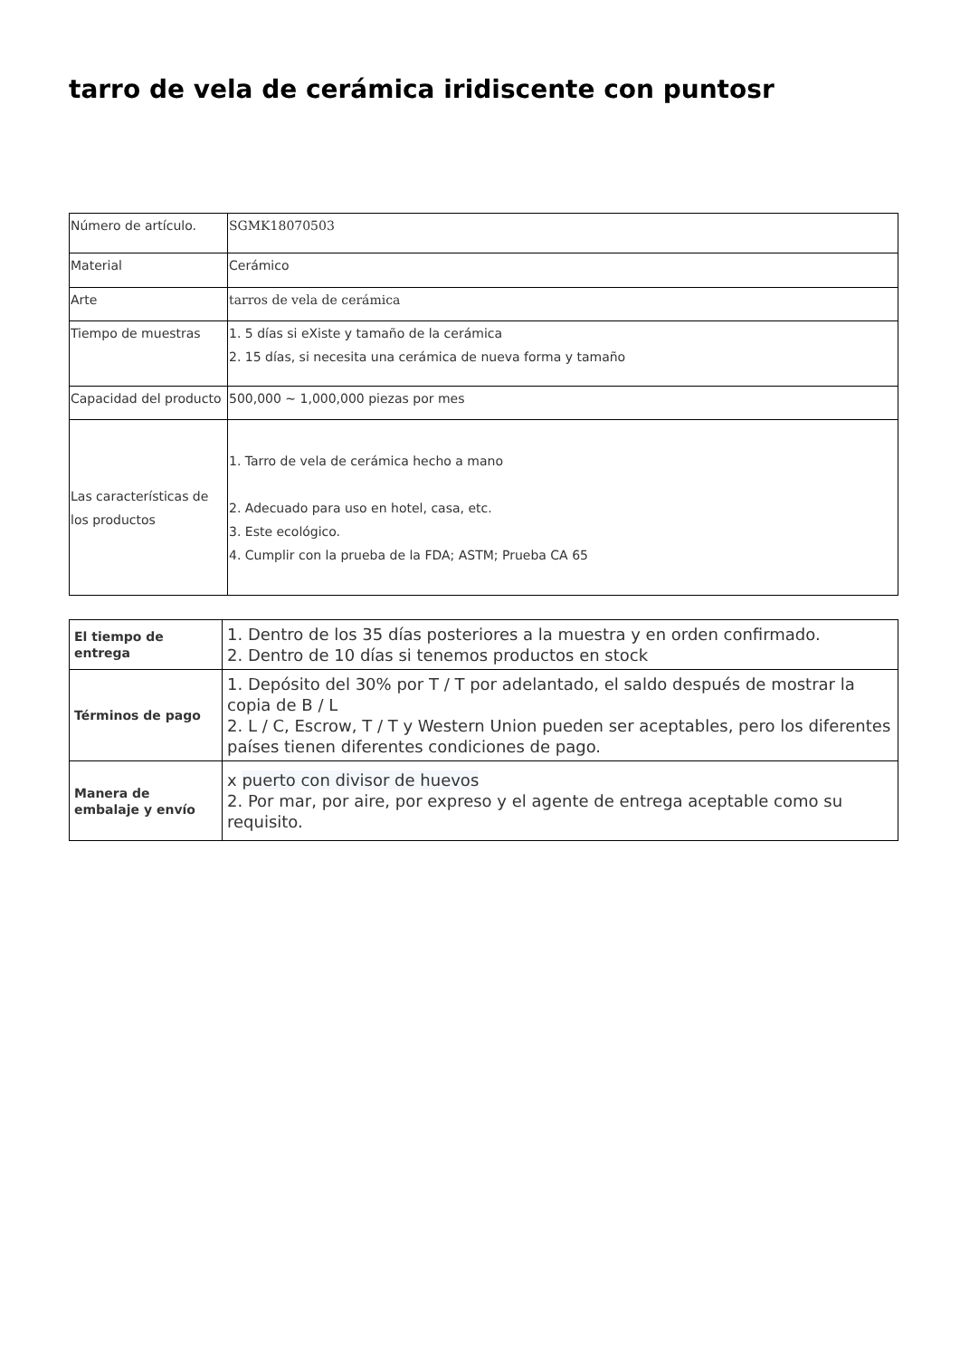tarro de vela de cerámica iridiscente con puntosr
| Número de artículo. | SGMK18070503 |
| Material | Cerámico |
| Arte | tarros de vela de cerámica |
| Tiempo de muestras | 1. 5 días si eXiste y tamaño de la cerámica 2. 15 días, si necesita una cerámica de nueva forma y tamaño |
| Capacidad del producto | 500,000 ~ 1,000,000 piezas por mes |
| Las características de los productos | 1. Tarro de vela de cerámica hecho a mano 2. Adecuado para uso en hotel, casa, etc. 3. Este ecológico. 4. Cumplir con la prueba de la FDA; ASTM; Prueba CA 65 |
| El tiempo de entrega | 1. Dentro de los 35 días posteriores a la muestra y en orden confirmado. 2. Dentro de 10 días si tenemos productos en stock |
| Términos de pago | 1. Depósito del 30% por T / T por adelantado, el saldo después de mostrar la copia de B / L 2. L / C, Escrow, T / T y Western Union pueden ser aceptables, pero los diferentes países tienen diferentes condiciones de pago. |
| Manera de embalaje y envío | x puerto con divisor de huevos 2. Por mar, por aire, por expreso y el agente de entrega aceptable como su requisito. |